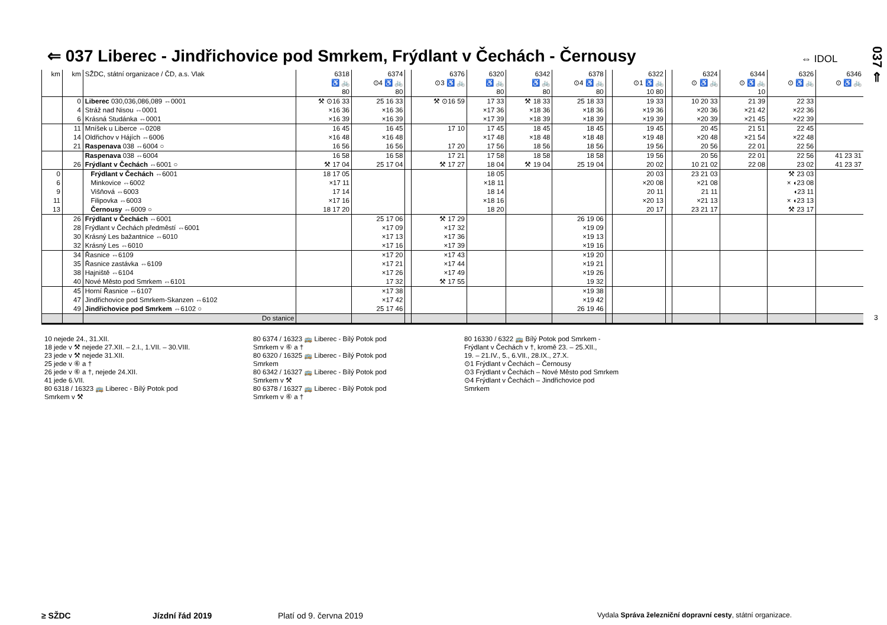⇐ 037 Liberec - Jindřichovice pod Smrkem, Frýdlant v Čechách - Černousy
⇔ IDOL
037 ⇐
| km | km | SŽDC, státní organizace / ČD, a.s. Vlak | 6318 ♿ 🚲 80 | 6374 ⊙4 ♿ 🚲 80 | | 6376 ⊙3 ♿ 🚲 | 6320 ♿ 🚲 80 | 6342 ♿ 🚲 80 | 6378 ⊙4 ♿ 🚲 80 | | 6322 ⊙1 ♿ 🚲 10 80 | | 6324 ⊙ ♿ 🚲 | 6344 ⊙ ♿ 🚲 10 | 6326 ⊙ ♿ 🚲 | 6346 ⊙ ♿ 🚲 |
| --- | --- | --- | --- | --- | --- | --- | --- | --- | --- | --- | --- | --- | --- | --- | --- | --- |
| | 0 | Liberec 030,036,086,089 ⇔0001 | ⚒ ⊙16 33 | 25 16 33 | | ⚒ ⊙16 59 | 17 33 | ⚒ 18 33 | 25 18 33 | | 19 33 | | 10 20 33 | 21 39 | 22 33 | |
| | 4 | Stráž nad Nisou ⇔0001 | ×16 36 | ×16 36 | | | ×17 36 | ×18 36 | ×18 36 | | ×19 36 | | ×20 36 | ×21 42 | ×22 36 | |
| | 6 | Krásná Studánka ⇔0001 | ×16 39 | ×16 39 | | | ×17 39 | ×18 39 | ×18 39 | | ×19 39 | | ×20 39 | ×21 45 | ×22 39 | |
| | 11 | Mníšek u Liberce ⇔0208 | 16 45 | 16 45 | | 17 10 | 17 45 | 18 45 | 18 45 | | 19 45 | | 20 45 | 21 51 | 22 45 | |
| | 14 | Oldřichov v Hájích ⇔6006 | ×16 48 | ×16 48 | | | ×17 48 | ×18 48 | ×18 48 | | ×19 48 | | ×20 48 | ×21 54 | ×22 48 | |
| | 21 | Raspenava 038 ⇔6004 ○ | 16 56 | 16 56 | | 17 20 | 17 56 | 18 56 | 18 56 | | 19 56 | | 20 56 | 22 01 | 22 56 | |
| | | Raspenava 038 ⇔6004 | 16 58 | 16 58 | | 17 21 | 17 58 | 18 58 | 18 58 | | 19 56 | | 20 56 | 22 01 | 22 56 | 41 23 31 |
| | 26 | Frýdlant v Čechách ⇔6001 ○ | ⚒ 17 04 | 25 17 04 | | ⚒ 17 27 | 18 04 | ⚒ 19 04 | 25 19 04 | | 20 02 | | 10 21 02 | 22 08 | 23 02 | 41 23 37 |
| 0 | | Frýdlant v Čechách ⇔6001 | 18 17 05 | | | | 18 05 | | | | 20 03 | | 23 21 03 | | ⚒ 23 03 | |
| 6 | | Minkovice ⇔6002 | ×17 11 | | | | ×18 11 | | | | ×20 08 | | ×21 08 | | × ◖23 08 | |
| 9 | | Višňová ⇔6003 | 17 14 | | | | 18 14 | | | | 20 11 | | 21 11 | | ◖23 11 | |
| 11 | | Filipovka ⇔6003 | ×17 16 | | | | ×18 16 | | | | ×20 13 | | ×21 13 | | × ◖23 13 | |
| 13 | | Černousy ⇔6009 ○ | 18 17 20 | | | | 18 20 | | | | 20 17 | | 23 21 17 | | ⚒ 23 17 | |
| | 26 | Frýdlant v Čechách ⇔6001 | | 25 17 06 | | ⚒ 17 29 | | | 26 19 06 | | | | | | | |
| | 28 | Frýdlant v Čechách předměstí ⇔6001 | | ×17 09 | | ×17 32 | | | ×19 09 | | | | | | | |
| | 30 | Krásný Les bažantnice ⇔6010 | | ×17 13 | | ×17 36 | | | ×19 13 | | | | | | | |
| | 32 | Krásný Les ⇔6010 | | ×17 16 | | ×17 39 | | | ×19 16 | | | | | | | |
| | 34 | Řasnice ⇔6109 | | ×17 20 | | ×17 43 | | | ×19 20 | | | | | | | |
| | 35 | Řasnice zastávka ⇔6109 | | ×17 21 | | ×17 44 | | | ×19 21 | | | | | | | |
| | 38 | Hajniště ⇔6104 | | ×17 26 | | ×17 49 | | | ×19 26 | | | | | | | |
| | 40 | Nové Město pod Smrkem ⇔6101 | | 17 32 | | ⚒ 17 55 | | | 19 32 | | | | | | | |
| | 45 | Horní Řasnice ⇔6107 | | ×17 38 | | | | | ×19 38 | | | | | | | |
| | 47 | Jindřichovice pod Smrkem-Skanzen ⇔6102 | | ×17 42 | | | | | ×19 42 | | | | | | | |
| | 49 | Jindřichovice pod Smrkem ⇔6102 ○ | | 25 17 46 | | | | | 26 19 46 | | | | | | | |
| | | Do stanice | | | | | | | | | | | | | | |
10 nejede 24., 31.XII.
18 jede v ⚒ nejede 27.XII. – 2.I., 1.VII. – 30.VIII.
23 jede v ⚒ nejede 31.XII.
25 jede v ⑥ a †
26 jede v ⑥ a †, nejede 24.XII.
41 jede 6.VII.
80 6318 / 16323 🚌 Liberec - Bílý Potok pod
Smrkem v ⚒
80 6374 / 16323 🚌 Liberec - Bílý Potok pod
Smrkem v ⑥ a †
80 6320 / 16325 🚌 Liberec - Bílý Potok pod
Smrkem
80 6342 / 16327 🚌 Liberec - Bílý Potok pod
Smrkem v ⚒
80 6378 / 16327 🚌 Liberec - Bílý Potok pod
Smrkem v ⑥ a †
80 16330 / 6322 🚌 Bílý Potok pod Smrkem -
Frýdlant v Čechách v †, kromě 23. – 25.XII.,
19. – 21.IV., 5., 6.VII., 28.IX., 27.X.
⊙1 Frýdlant v Čechách – Černousy
⊙3 Frýdlant v Čechách – Nové Město pod Smrkem
⊙4 Frýdlant v Čechách – Jindřichovice pod
Smrkem
3
≥ SŽDC Jízdní řád 2019 Platí od 9. června 2019
Vydala Správa železniční dopravní cesty, státní organizace.